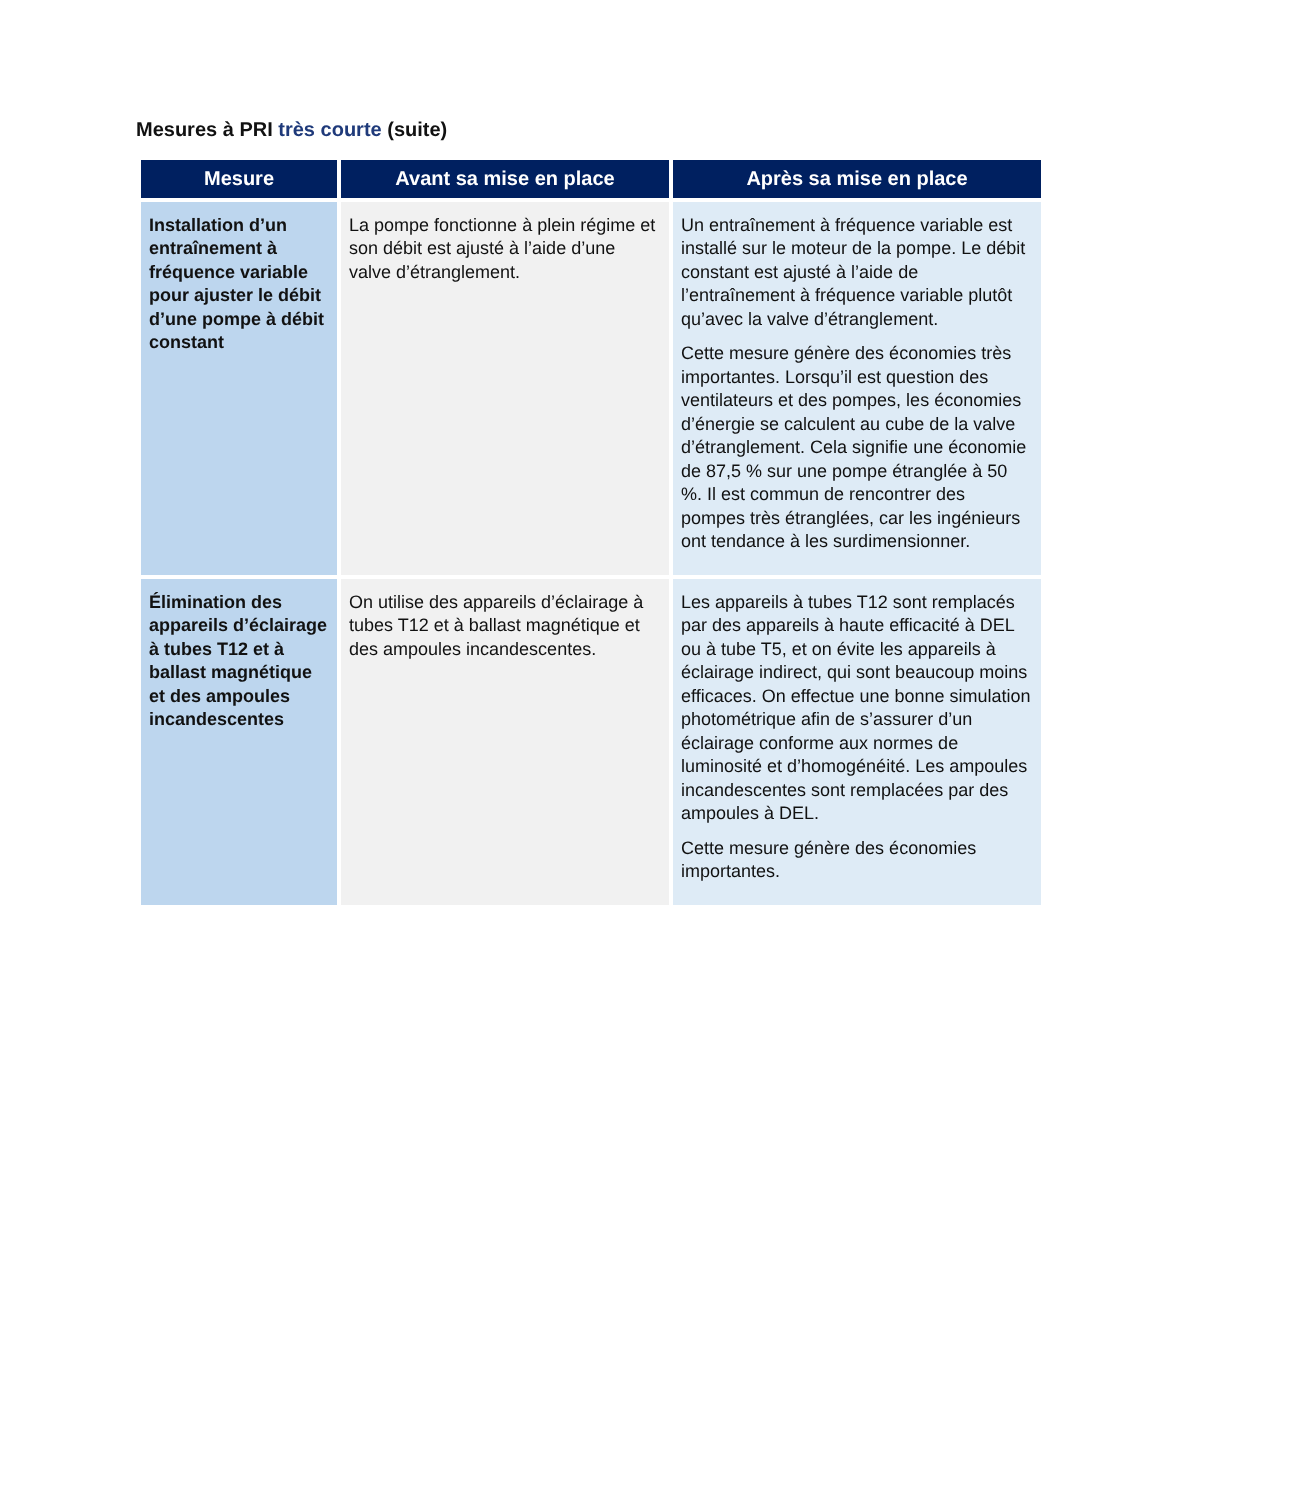Mesures à PRI très courte (suite)
| Mesure | Avant sa mise en place | Après sa mise en place |
| --- | --- | --- |
| Installation d’un entraînement à fréquence variable pour ajuster le débit d’une pompe à débit constant | La pompe fonctionne à plein régime et son débit est ajusté à l’aide d’une valve d’étranglement. | Un entraînement à fréquence variable est installé sur le moteur de la pompe. Le débit constant est ajusté à l’aide de l’entraînement à fréquence variable plutôt qu’avec la valve d’étranglement. Cette mesure génère des économies très importantes. Lorsqu’il est question des ventilateurs et des pompes, les économies d’énergie se calculent au cube de la valve d’étranglement. Cela signifie une économie de 87,5 % sur une pompe étranglée à 50 %. Il est commun de rencontrer des pompes très étranglées, car les ingénieurs ont tendance à les surdimensionner. |
| Élimination des appareils d’éclairage à tubes T12 et à ballast magnétique et des ampoules incandescentes | On utilise des appareils d’éclairage à tubes T12 et à ballast magnétique et des ampoules incandescentes. | Les appareils à tubes T12 sont remplacés par des appareils à haute efficacité à DEL ou à tube T5, et on évite les appareils à éclairage indirect, qui sont beaucoup moins efficaces. On effectue une bonne simulation photométrique afin de s’assurer d’un éclairage conforme aux normes de luminosité et d’homogénéité. Les ampoules incandescentes sont remplacées par des ampoules à DEL. Cette mesure génère des économies importantes. |